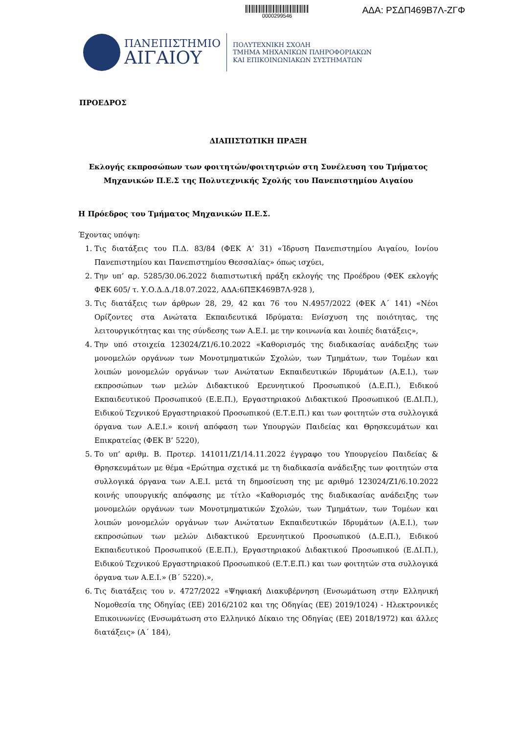0000299546
ΑΔΑ: ΡΣΔΠ469Β7Λ-ΖΓΦ
ΠΑΝΕΠΙΣΤΗΜΙΟ
ΑΙΓΑΙΟΥ
ΠΟΛΥΤΕΧΝΙΚΗ ΣΧΟΛΗ
ΤΜΗΜΑ ΜΗΧΑΝΙΚΩΝ ΠΛΗΡΟΦΟΡΙΑΚΩΝ
ΚΑΙ ΕΠΙΚΟΙΝΩΝΙΑΚΩΝ ΣΥΣΤΗΜΑΤΩΝ
ΠΡΟΕΔΡΟΣ
ΔΙΑΠΙΣΤΩΤΙΚΗ ΠΡΑΞΗ
Εκλογής εκπροσώπων των φοιτητών/φοιτητριών στη Συνέλευση του Τμήματος Μηχανικών Π.Ε.Σ της Πολυτεχνικής Σχολής του Πανεπιστημίου Αιγαίου
Η Πρόεδρος του Τμήματος Μηχανικών Π.Ε.Σ.
Έχοντας υπόψη:
1. Τις διατάξεις του Π.Δ. 83/84 (ΦΕΚ Α’ 31) «Ίδρυση Πανεπιστημίου Αιγαίου, Ιονίου Πανεπιστημίου και Πανεπιστημίου Θεσσαλίας» όπως ισχύει,
2. Την υπ’ αρ. 5285/30.06.2022 διαπιστωτική πράξη εκλογής της Προέδρου (ΦΕΚ εκλογής ΦΕΚ 605/ τ. Υ.Ο.Δ.Δ./18.07.2022, ΑΔΑ:6ΠΞΚ469Β7Λ-928 ),
3. Τις διατάξεις των άρθρων 28, 29, 42 και 76 του Ν.4957/2022 (ΦΕΚ Α΄ 141) «Νέοι Ορίζοντες στα Ανώτατα Εκπαιδευτικά Ιδρύματα: Ενίσχυση της ποιότητας, της λειτουργικότητας και της σύνδεσης των Α.Ε.Ι. με την κοινωνία και λοιπές διατάξεις»,
4. Την υπό στοιχεία 123024/Ζ1/6.10.2022 «Καθορισμός της διαδικασίας ανάδειξης των μονομελών οργάνων των Μονοτμηματικών Σχολών, των Τμημάτων, των Τομέων και λοιπών μονομελών οργάνων των Ανώτατων Εκπαιδευτικών Ιδρυμάτων (Α.Ε.Ι.), των εκπροσώπων των μελών Διδακτικού Ερευνητικού Προσωπικού (Δ.Ε.Π.), Ειδικού Εκπαιδευτικού Προσωπικού (Ε.Ε.Π.), Εργαστηριακού Διδακτικού Προσωπικού (Ε.ΔΙ.Π.), Ειδικού Τεχνικού Εργαστηριακού Προσωπικού (Ε.Τ.Ε.Π.) και των φοιτητών στα συλλογικά όργανα των Α.Ε.Ι.» κοινή απόφαση των Υπουργών Παιδείας και Θρησκευμάτων και Επικρατείας (ΦΕΚ Β’ 5220),
5. Το υπ’ αριθμ. Β. Προτερ. 141011/Ζ1/14.11.2022 έγγραφο του Υπουργείου Παιδείας & Θρησκευμάτων με θέμα «Ερώτημα σχετικά με τη διαδικασία ανάδειξης των φοιτητών στα συλλογικά όργανα των Α.Ε.Ι. μετά τη δημοσίευση της με αριθμό 123024/Ζ1/6.10.2022 κοινής υπουργικής απόφασης με τίτλο «Καθορισμός της διαδικασίας ανάδειξης των μονομελών οργάνων των Μονοτμηματικών Σχολών, των Τμημάτων, των Τομέων και λοιπών μονομελών οργάνων των Ανώτατων Εκπαιδευτικών Ιδρυμάτων (Α.Ε.Ι.), των εκπροσώπων των μελών Διδακτικού Ερευνητικού Προσωπικού (Δ.Ε.Π.), Ειδικού Εκπαιδευτικού Προσωπικού (Ε.Ε.Π.), Εργαστηριακού Διδακτικού Προσωπικού (Ε.ΔΙ.Π.), Ειδικού Τεχνικού Εργαστηριακού Προσωπικού (Ε.Τ.Ε.Π.) και των φοιτητών στα συλλογικά όργανα των Α.Ε.Ι.» (Β΄ 5220).»,
6. Τις διατάξεις του ν. 4727/2022 «Ψηφιακή Διακυβέρνηση (Ενσωμάτωση στην Ελληνική Νομοθεσία της Οδηγίας (ΕΕ) 2016/2102 και της Οδηγίας (ΕΕ) 2019/1024) - Ηλεκτρονικές Επικοινωνίες (Ενσωμάτωση στο Ελληνικό Δίκαιο της Οδηγίας (ΕΕ) 2018/1972) και άλλες διατάξεις» (Α΄ 184),